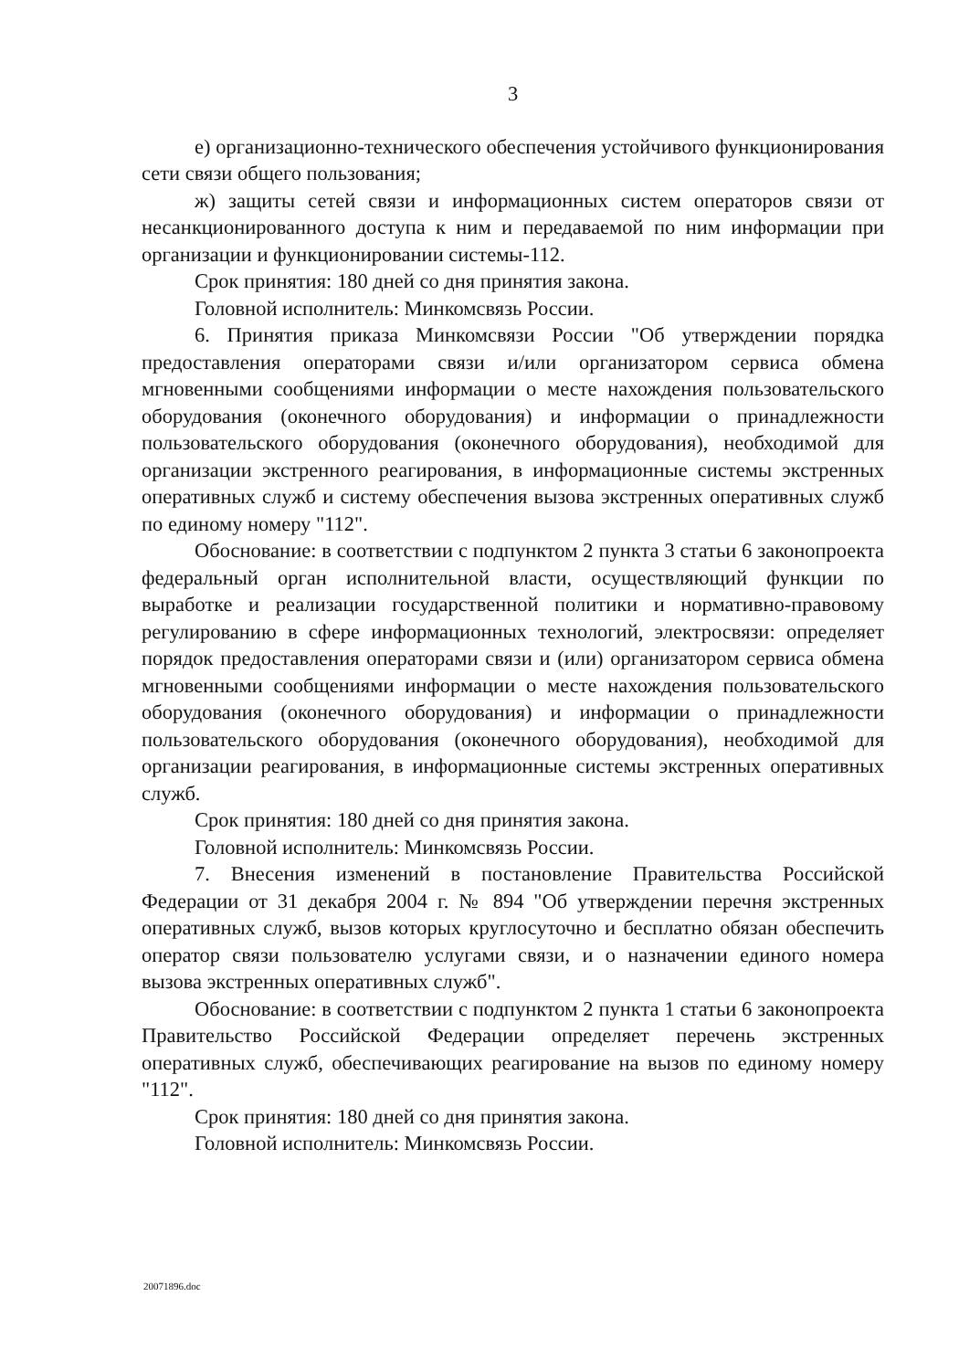3
е) организационно-технического обеспечения устойчивого функционирования сети связи общего пользования;
ж) защиты сетей связи и информационных систем операторов связи от несанкционированного доступа к ним и передаваемой по ним информации при организации и функционировании системы-112.
Срок принятия: 180 дней со дня принятия закона.
Головной исполнитель: Минкомсвязь России.
6. Принятия приказа Минкомсвязи России "Об утверждении порядка предоставления операторами связи и/или организатором сервиса обмена мгновенными сообщениями информации о месте нахождения пользовательского оборудования (оконечного оборудования) и информации о принадлежности пользовательского оборудования (оконечного оборудования), необходимой для организации экстренного реагирования, в информационные системы экстренных оперативных служб и систему обеспечения вызова экстренных оперативных служб по единому номеру "112".
Обоснование: в соответствии с подпунктом 2 пункта 3 статьи 6 законопроекта федеральный орган исполнительной власти, осуществляющий функции по выработке и реализации государственной политики и нормативно-правовому регулированию в сфере информационных технологий, электросвязи: определяет порядок предоставления операторами связи и (или) организатором сервиса обмена мгновенными сообщениями информации о месте нахождения пользовательского оборудования (оконечного оборудования) и информации о принадлежности пользовательского оборудования (оконечного оборудования), необходимой для организации реагирования, в информационные системы экстренных оперативных служб.
Срок принятия: 180 дней со дня принятия закона.
Головной исполнитель: Минкомсвязь России.
7. Внесения изменений в постановление Правительства Российской Федерации от 31 декабря 2004 г. № 894 "Об утверждении перечня экстренных оперативных служб, вызов которых круглосуточно и бесплатно обязан обеспечить оператор связи пользователю услугами связи, и о назначении единого номера вызова экстренных оперативных служб".
Обоснование: в соответствии с подпунктом 2 пункта 1 статьи 6 законопроекта Правительство Российской Федерации определяет перечень экстренных оперативных служб, обеспечивающих реагирование на вызов по единому номеру "112".
Срок принятия: 180 дней со дня принятия закона.
Головной исполнитель: Минкомсвязь России.
20071896.doc